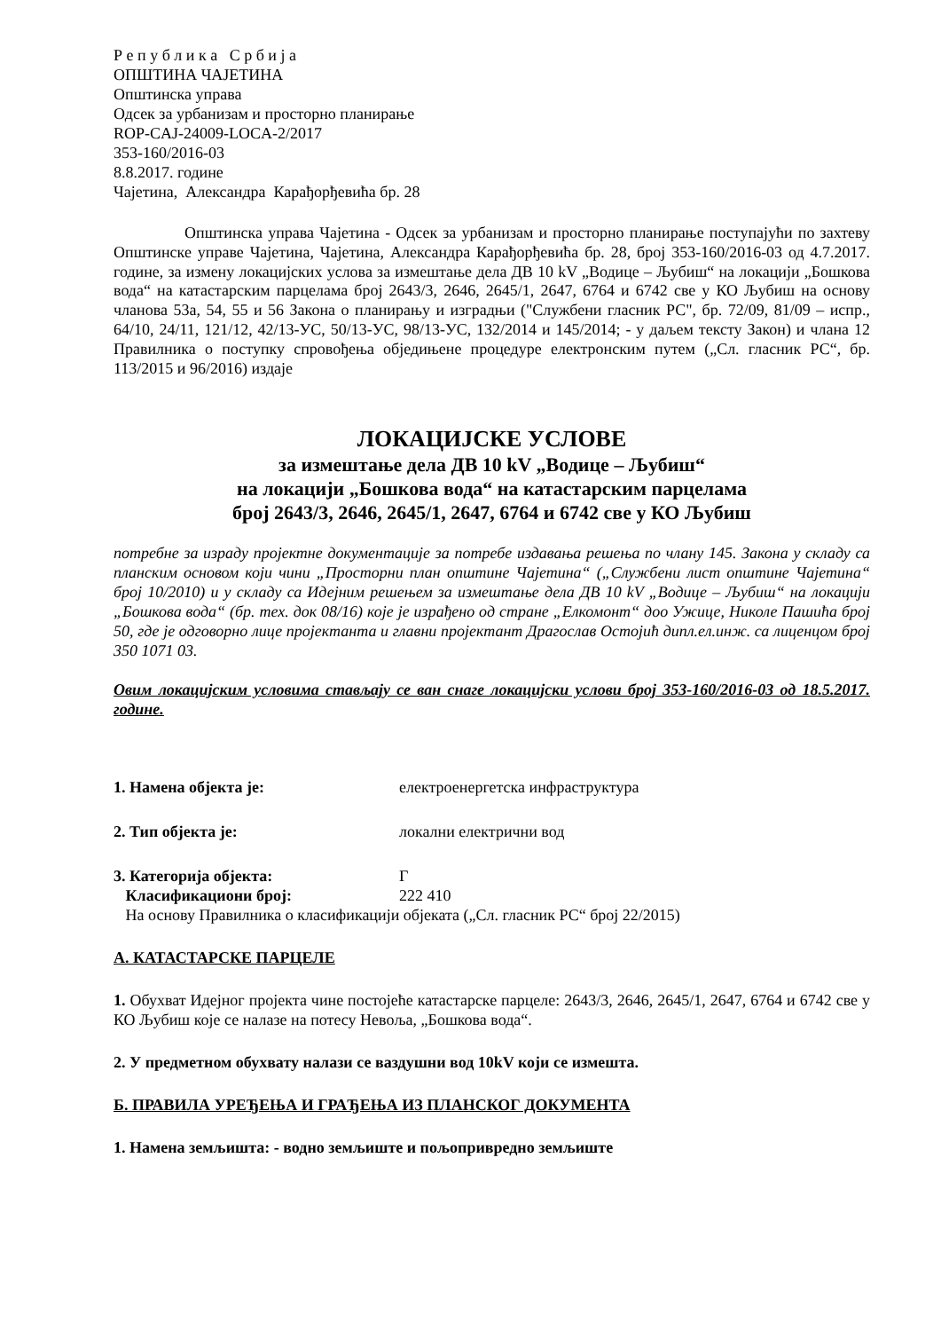Р е п у б л и к а С р б и ј а
ОПШТИНА ЧАЈЕТИНА
Општинска управа
Одсек за урбанизам и просторно планирање
ROP-CAJ-24009-LOCA-2/2017
353-160/2016-03
8.8.2017. године
Чајетина, Александра Карађорђевића бр. 28
Општинска управа Чајетина - Одсек за урбанизам и просторно планирање поступајући по захтеву Општинске управе Чајетина, Чајетина, Александра Карађорђевића бр. 28, број 353-160/2016-03 од 4.7.2017. године, за измену локацијских услова за измештање дела ДВ 10 kV „Водице – Љубиш“ на локацији „Бошкова вода“ на катастарским парцелама број 2643/3, 2646, 2645/1, 2647, 6764 и 6742 све у КО Љубиш на основу чланова 53а, 54, 55 и 56 Закона о планирању и изградњи ("Службени гласник РС", бр. 72/09, 81/09 – испр., 64/10, 24/11, 121/12, 42/13-УС, 50/13-УС, 98/13-УС, 132/2014 и 145/2014; - у даљем тексту Закон) и члана 12 Правилника о поступку спровођења обједињене процедуре електронским путем („Сл. гласник РС“, бр. 113/2015 и 96/2016) издаје
ЛОКАЦИЈСКЕ УСЛОВЕ
за измештање дела ДВ 10 kV „Водице – Љубиш“
на локацији „Бошкова вода“ на катастарским парцелама
број 2643/3, 2646, 2645/1, 2647, 6764 и 6742 све у КО Љубиш
потребне за израду пројектне документације за потребе издавања решења по члану 145. Закона у складу са планским основом који чини „Просторни план општине Чајетина“ („Службени лист општине Чајетина“ број 10/2010) и у складу са Идејним решењем за измештање дела ДВ 10 kV „Водице – Љубиш“ на локацији „Бошкова вода“ (бр. тех. док 08/16) које је израђено од стране „Елкомонт“ доо Ужице, Николе Пашића број 50, где је одговорно лице пројектанта и главни пројектант Драгослав Остојић дипл.ел.инж. са лиценцом број 350 1071 03.
Овим локацијским условима стављају се ван снаге локацијски услови број 353-160/2016-03 од 18.5.2017. године.
1. Намена објекта је: електроенергетска инфраструктура
2. Тип објекта је: локални електрични вод
3. Категорија објекта: Г
Класификациони број: 222 410
На основу Правилника о класификацији објеката („Сл. гласник РС“ број 22/2015)
А. КАТАСТАРСКЕ ПАРЦЕЛЕ
1. Обухват Идејног пројекта чине постојеће катастарске парцеле: 2643/3, 2646, 2645/1, 2647, 6764 и 6742 све у КО Љубиш које се налазе на потесу Невоља, „Бошкова вода“.
2. У предметном обухвату налази се ваздушни вод 10kV који се измешта.
Б. ПРАВИЛА УРЕЂЕЊА И ГРАЂЕЊА ИЗ ПЛАНСКОГ ДОКУМЕНТА
1. Намена земљишта: - водно земљиште и пољопривредно земљиште